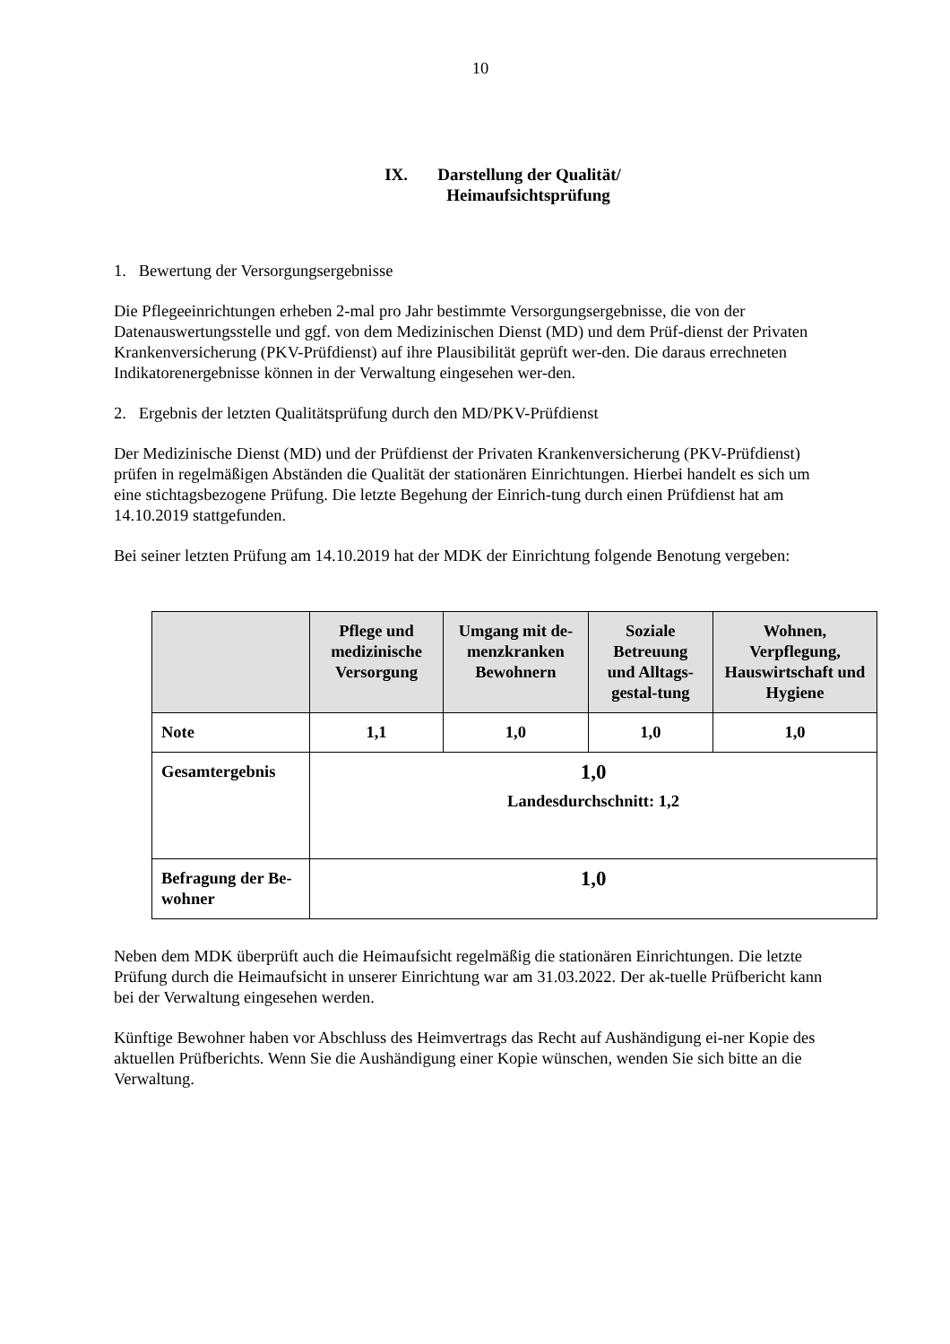10
IX. Darstellung der Qualität/
Heimaufsichtsprüfung
1. Bewertung der Versorgungsergebnisse
Die Pflegeeinrichtungen erheben 2-mal pro Jahr bestimmte Versorgungsergebnisse, die von der Datenauswertungsstelle und ggf. von dem Medizinischen Dienst (MD) und dem Prüf-dienst der Privaten Krankenversicherung (PKV-Prüfdienst) auf ihre Plausibilität geprüft wer-den. Die daraus errechneten Indikatorenergebnisse können in der Verwaltung eingesehen wer-den.
2. Ergebnis der letzten Qualitätsprüfung durch den MD/PKV-Prüfdienst
Der Medizinische Dienst (MD) und der Prüfdienst der Privaten Krankenversicherung (PKV-Prüfdienst) prüfen in regelmäßigen Abständen die Qualität der stationären Einrichtungen. Hierbei handelt es sich um eine stichtagsbezogene Prüfung. Die letzte Begehung der Einrich-tung durch einen Prüfdienst hat am 14.10.2019 stattgefunden.
Bei seiner letzten Prüfung am 14.10.2019 hat der MDK der Einrichtung folgende Benotung vergeben:
| | Pflege und medizinische Versorgung | Umgang mit de-menzkranken Bewohnern | Soziale Betreuung und Alltags-gestal-tung | Wohnen, Verpflegung, Hauswirtschaft und Hygiene |
| --- | --- | --- | --- | --- |
| Note | 1,1 | 1,0 | 1,0 | 1,0 |
| Gesamtergebnis | 1,0 Landesdurchschnitt: 1,2 | | | |
| Befragung der Be-wohner | 1,0 | | | |
Neben dem MDK überprüft auch die Heimaufsicht regelmäßig die stationären Einrichtungen. Die letzte Prüfung durch die Heimaufsicht in unserer Einrichtung war am 31.03.2022. Der ak-tuelle Prüfbericht kann bei der Verwaltung eingesehen werden.
Künftige Bewohner haben vor Abschluss des Heimvertrags das Recht auf Aushändigung ei-ner Kopie des aktuellen Prüfberichts. Wenn Sie die Aushändigung einer Kopie wünschen, wenden Sie sich bitte an die Verwaltung.